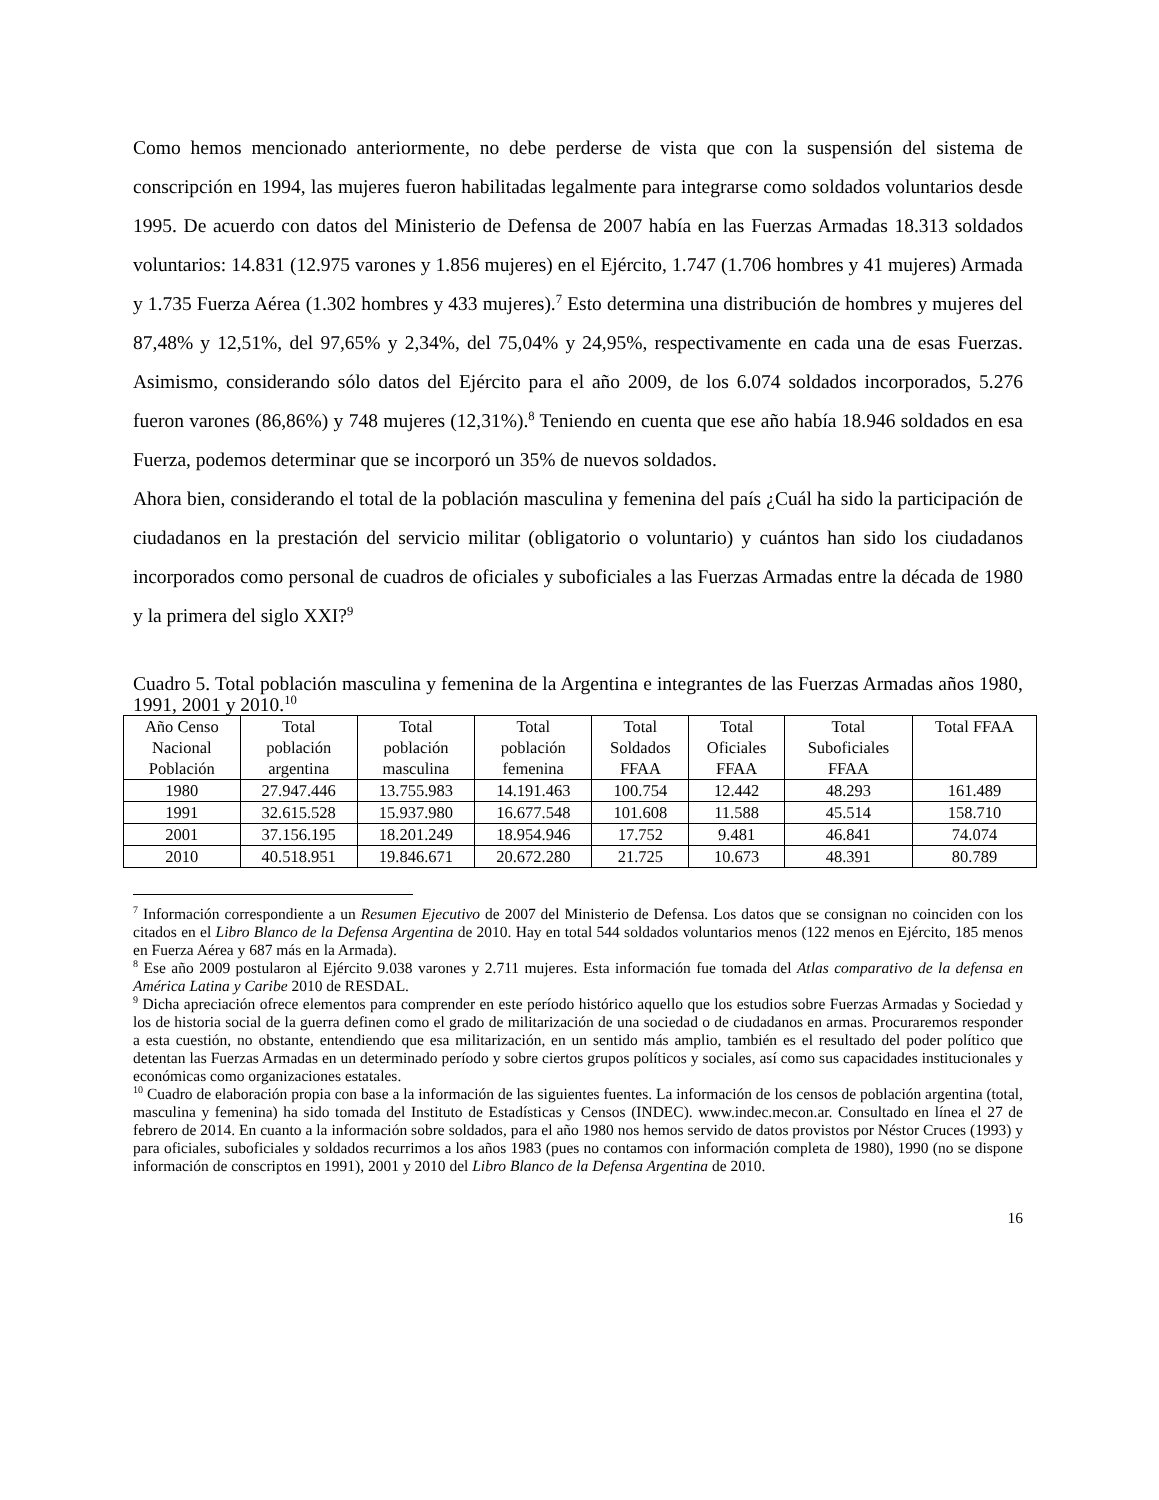Como hemos mencionado anteriormente, no debe perderse de vista que con la suspensión del sistema de conscripción en 1994, las mujeres fueron habilitadas legalmente para integrarse como soldados voluntarios desde 1995. De acuerdo con datos del Ministerio de Defensa de 2007 había en las Fuerzas Armadas 18.313 soldados voluntarios: 14.831 (12.975 varones y 1.856 mujeres) en el Ejército, 1.747 (1.706 hombres y 41 mujeres) Armada y 1.735 Fuerza Aérea (1.302 hombres y 433 mujeres).<sup>7</sup> Esto determina una distribución de hombres y mujeres del 87,48% y 12,51%, del 97,65% y 2,34%, del 75,04% y 24,95%, respectivamente en cada una de esas Fuerzas. Asimismo, considerando sólo datos del Ejército para el año 2009, de los 6.074 soldados incorporados, 5.276 fueron varones (86,86%) y 748 mujeres (12,31%).<sup>8</sup> Teniendo en cuenta que ese año había 18.946 soldados en esa Fuerza, podemos determinar que se incorporó un 35% de nuevos soldados.
Ahora bien, considerando el total de la población masculina y femenina del país ¿Cuál ha sido la participación de ciudadanos en la prestación del servicio militar (obligatorio o voluntario) y cuántos han sido los ciudadanos incorporados como personal de cuadros de oficiales y suboficiales a las Fuerzas Armadas entre la década de 1980 y la primera del siglo XXI?<sup>9</sup>
Cuadro 5. Total población masculina y femenina de la Argentina e integrantes de las Fuerzas Armadas años 1980, 1991, 2001 y 2010.<sup>10</sup>
| Año Censo Nacional Población | Total población argentina | Total población masculina | Total población femenina | Total Soldados FFAA | Total Oficiales FFAA | Total Suboficiales FFAA | Total FFAA |
| --- | --- | --- | --- | --- | --- | --- | --- |
| 1980 | 27.947.446 | 13.755.983 | 14.191.463 | 100.754 | 12.442 | 48.293 | 161.489 |
| 1991 | 32.615.528 | 15.937.980 | 16.677.548 | 101.608 | 11.588 | 45.514 | 158.710 |
| 2001 | 37.156.195 | 18.201.249 | 18.954.946 | 17.752 | 9.481 | 46.841 | 74.074 |
| 2010 | 40.518.951 | 19.846.671 | 20.672.280 | 21.725 | 10.673 | 48.391 | 80.789 |
<sup>7</sup> Información correspondiente a un Resumen Ejecutivo de 2007 del Ministerio de Defensa. Los datos que se consignan no coinciden con los citados en el Libro Blanco de la Defensa Argentina de 2010. Hay en total 544 soldados voluntarios menos (122 menos en Ejército, 185 menos en Fuerza Aérea y 687 más en la Armada).
<sup>8</sup> Ese año 2009 postularon al Ejército 9.038 varones y 2.711 mujeres. Esta información fue tomada del Atlas comparativo de la defensa en América Latina y Caribe 2010 de RESDAL.
<sup>9</sup> Dicha apreciación ofrece elementos para comprender en este período histórico aquello que los estudios sobre Fuerzas Armadas y Sociedad y los de historia social de la guerra definen como el grado de militarización de una sociedad o de ciudadanos en armas. Procuraremos responder a esta cuestión, no obstante, entendiendo que esa militarización, en un sentido más amplio, también es el resultado del poder político que detentan las Fuerzas Armadas en un determinado período y sobre ciertos grupos políticos y sociales, así como sus capacidades institucionales y económicas como organizaciones estatales.
<sup>10</sup> Cuadro de elaboración propia con base a la información de las siguientes fuentes. La información de los censos de población argentina (total, masculina y femenina) ha sido tomada del Instituto de Estadísticas y Censos (INDEC). www.indec.mecon.ar. Consultado en línea el 27 de febrero de 2014. En cuanto a la información sobre soldados, para el año 1980 nos hemos servido de datos provistos por Néstor Cruces (1993) y para oficiales, suboficiales y soldados recurrimos a los años 1983 (pues no contamos con información completa de 1980), 1990 (no se dispone información de conscriptos en 1991), 2001 y 2010 del Libro Blanco de la Defensa Argentina de 2010.
16